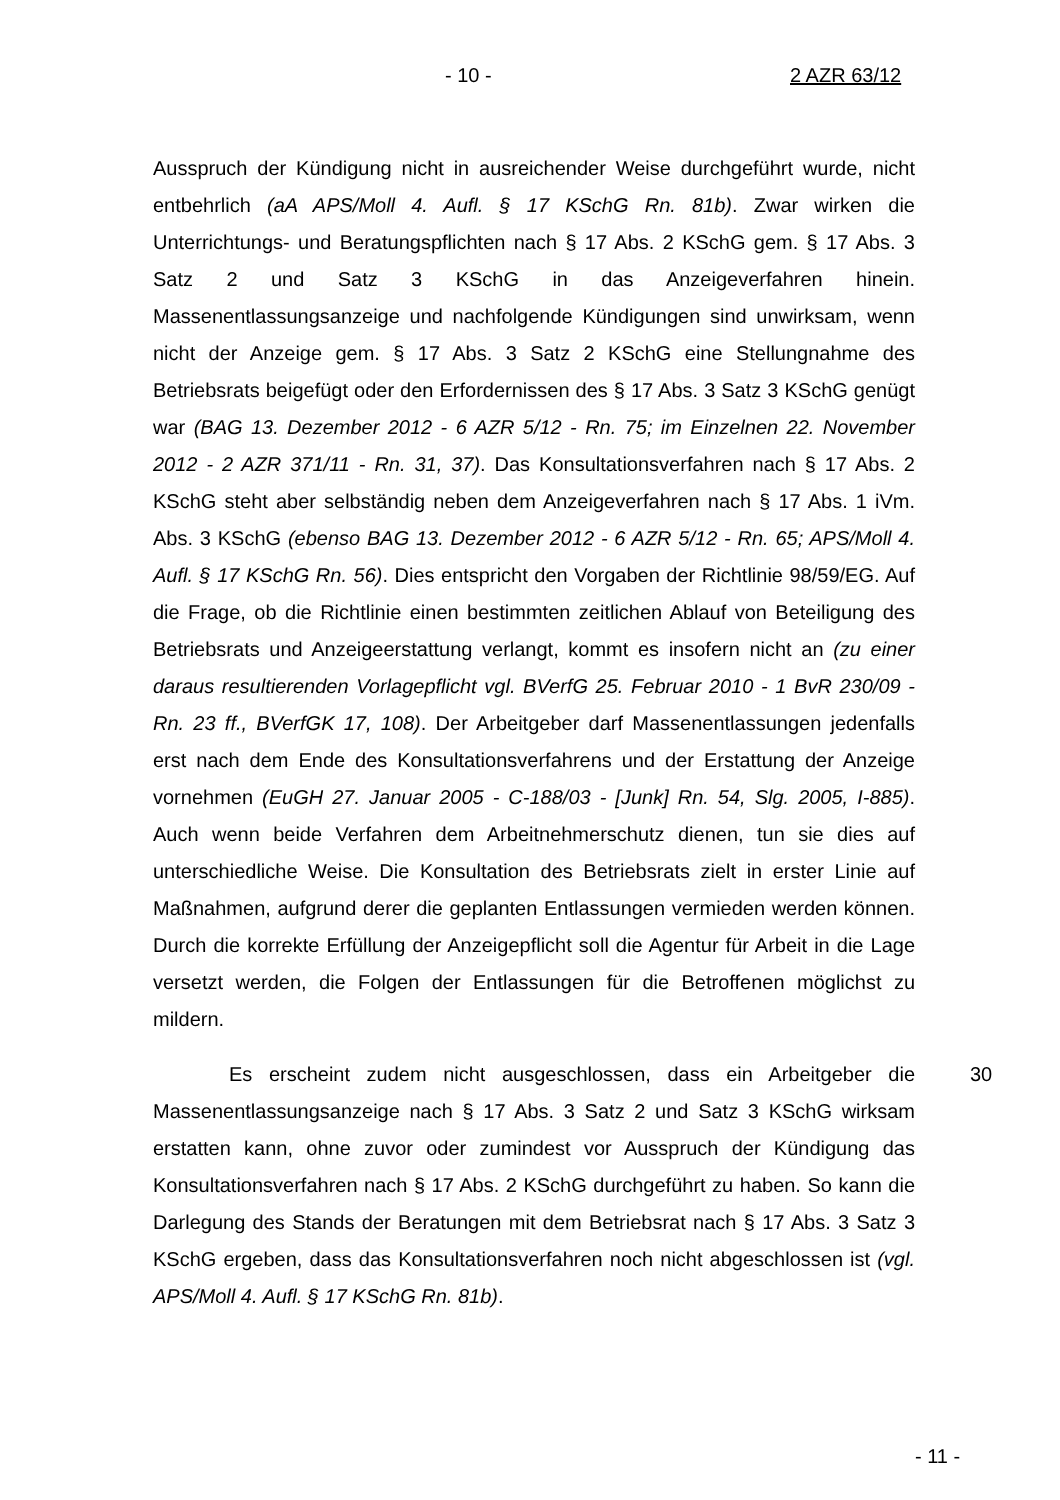- 10 - 2 AZR 63/12
Ausspruch der Kündigung nicht in ausreichender Weise durchgeführt wurde, nicht entbehrlich (aA APS/Moll 4. Aufl. § 17 KSchG Rn. 81b). Zwar wirken die Unterrichtungs- und Beratungspflichten nach § 17 Abs. 2 KSchG gem. § 17 Abs. 3 Satz 2 und Satz 3 KSchG in das Anzeigeverfahren hinein. Massenentlassungsanzeige und nachfolgende Kündigungen sind unwirksam, wenn nicht der Anzeige gem. § 17 Abs. 3 Satz 2 KSchG eine Stellungnahme des Betriebsrats beigefügt oder den Erfordernissen des § 17 Abs. 3 Satz 3 KSchG genügt war (BAG 13. Dezember 2012 - 6 AZR 5/12 - Rn. 75; im Einzelnen 22. November 2012 - 2 AZR 371/11 - Rn. 31, 37). Das Konsultationsverfahren nach § 17 Abs. 2 KSchG steht aber selbständig neben dem Anzeigeverfahren nach § 17 Abs. 1 iVm. Abs. 3 KSchG (ebenso BAG 13. Dezember 2012 - 6 AZR 5/12 - Rn. 65; APS/Moll 4. Aufl. § 17 KSchG Rn. 56). Dies entspricht den Vorgaben der Richtlinie 98/59/EG. Auf die Frage, ob die Richtlinie einen bestimmten zeitlichen Ablauf von Beteiligung des Betriebsrats und Anzeigeerstattung verlangt, kommt es insofern nicht an (zu einer daraus resultierenden Vorlagepflicht vgl. BVerfG 25. Februar 2010 - 1 BvR 230/09 - Rn. 23 ff., BVerfGK 17, 108). Der Arbeitgeber darf Massenentlassungen jedenfalls erst nach dem Ende des Konsultationsverfahrens und der Erstattung der Anzeige vornehmen (EuGH 27. Januar 2005 - C-188/03 - [Junk] Rn. 54, Slg. 2005, I-885). Auch wenn beide Verfahren dem Arbeitnehmerschutz dienen, tun sie dies auf unterschiedliche Weise. Die Konsultation des Betriebsrats zielt in erster Linie auf Maßnahmen, aufgrund derer die geplanten Entlassungen vermieden werden können. Durch die korrekte Erfüllung der Anzeigepflicht soll die Agentur für Arbeit in die Lage versetzt werden, die Folgen der Entlassungen für die Betroffenen möglichst zu mildern.
Es erscheint zudem nicht ausgeschlossen, dass ein Arbeitgeber die Massenentlassungsanzeige nach § 17 Abs. 3 Satz 2 und Satz 3 KSchG wirksam erstatten kann, ohne zuvor oder zumindest vor Ausspruch der Kündigung das Konsultationsverfahren nach § 17 Abs. 2 KSchG durchgeführt zu haben. So kann die Darlegung des Stands der Beratungen mit dem Betriebsrat nach § 17 Abs. 3 Satz 3 KSchG ergeben, dass das Konsultationsverfahren noch nicht abgeschlossen ist (vgl. APS/Moll 4. Aufl. § 17 KSchG Rn. 81b).
30
- 11 -